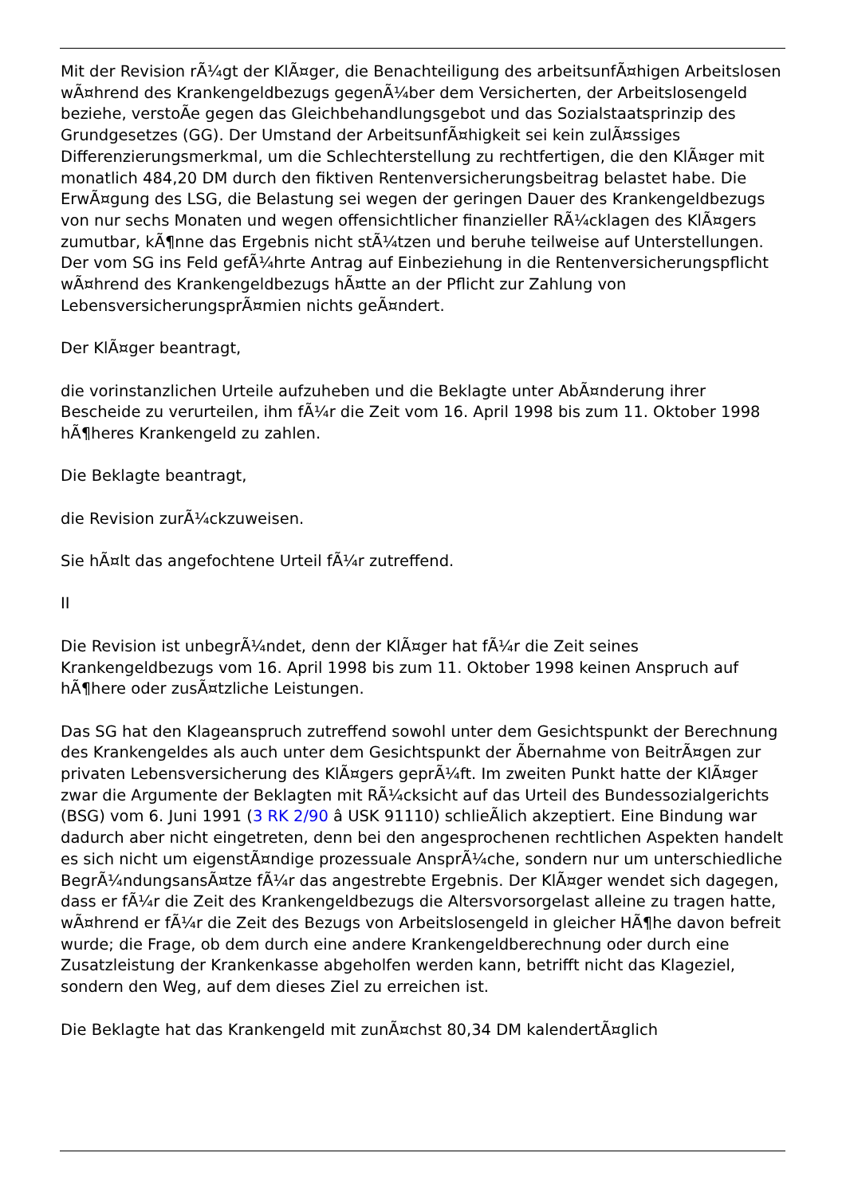Mit der Revision rÃ¼gt der KlÃ¤ger, die Benachteiligung des arbeitsunfÃ¤higen Arbeitslosen wÃ¤hrend des Krankengeldbezugs gegenÃ¼ber dem Versicherten, der Arbeitslosengeld beziehe, verstoÃe gegen das Gleichbehandlungsgebot und das Sozialstaatsprinzip des Grundgesetzes (GG). Der Umstand der ArbeitsunfÃ¤higkeit sei kein zulÃ¤ssiges Differenzierungsmerkmal, um die Schlechterstellung zu rechtfertigen, die den KlÃ¤ger mit monatlich 484,20 DM durch den fiktiven Rentenversicherungsbeitrag belastet habe. Die ErwÃ¤gung des LSG, die Belastung sei wegen der geringen Dauer des Krankengeldbezugs von nur sechs Monaten und wegen offensichtlicher finanzieller RÃ¼cklagen des KlÃ¤gers zumutbar, kÃ¶nne das Ergebnis nicht stÃ¼tzen und beruhe teilweise auf Unterstellungen. Der vom SG ins Feld gefÃ¼hrte Antrag auf Einbeziehung in die Rentenversicherungspflicht wÃ¤hrend des Krankengeldbezugs hÃ¤tte an der Pflicht zur Zahlung von LebensversicherungsprÃ¤mien nichts geÃ¤ndert.
Der KlÃ¤ger beantragt,
die vorinstanzlichen Urteile aufzuheben und die Beklagte unter AbÃ¤nderung ihrer Bescheide zu verurteilen, ihm fÃ¼r die Zeit vom 16. April 1998 bis zum 11. Oktober 1998 hÃ¶heres Krankengeld zu zahlen.
Die Beklagte beantragt,
die Revision zurÃ¼ckzuweisen.
Sie hÃ¤lt das angefochtene Urteil fÃ¼r zutreffend.
II
Die Revision ist unbegrÃ¼ndet, denn der KlÃ¤ger hat fÃ¼r die Zeit seines Krankengeldbezugs vom 16. April 1998 bis zum 11. Oktober 1998 keinen Anspruch auf hÃ¶here oder zusÃ¤tzliche Leistungen.
Das SG hat den Klageanspruch zutreffend sowohl unter dem Gesichtspunkt der Berechnung des Krankengeldes als auch unter dem Gesichtspunkt der Ãbernahme von BeitrÃ¤gen zur privaten Lebensversicherung des KlÃ¤gers geprÃ¼ft. Im zweiten Punkt hatte der KlÃ¤ger zwar die Argumente der Beklagten mit RÃ¼cksicht auf das Urteil des Bundessozialgerichts (BSG) vom 6. Juni 1991 (3 RK 2/90 â USK 91110) schlieÃlich akzeptiert. Eine Bindung war dadurch aber nicht eingetreten, denn bei den angesprochenen rechtlichen Aspekten handelt es sich nicht um eigenstÃ¤ndige prozessuale AnsprÃ¼che, sondern nur um unterschiedliche BegrÃ¼ndungsansÃ¤tze fÃ¼r das angestrebte Ergebnis. Der KlÃ¤ger wendet sich dagegen, dass er fÃ¼r die Zeit des Krankengeldbezugs die Altersvorsorgelast alleine zu tragen hatte, wÃ¤hrend er fÃ¼r die Zeit des Bezugs von Arbeitslosengeld in gleicher HÃ¶he davon befreit wurde; die Frage, ob dem durch eine andere Krankengeldberechnung oder durch eine Zusatzleistung der Krankenkasse abgeholfen werden kann, betrifft nicht das Klageziel, sondern den Weg, auf dem dieses Ziel zu erreichen ist.
Die Beklagte hat das Krankengeld mit zunÃ¤chst 80,34 DM kalendertÃ¤glich